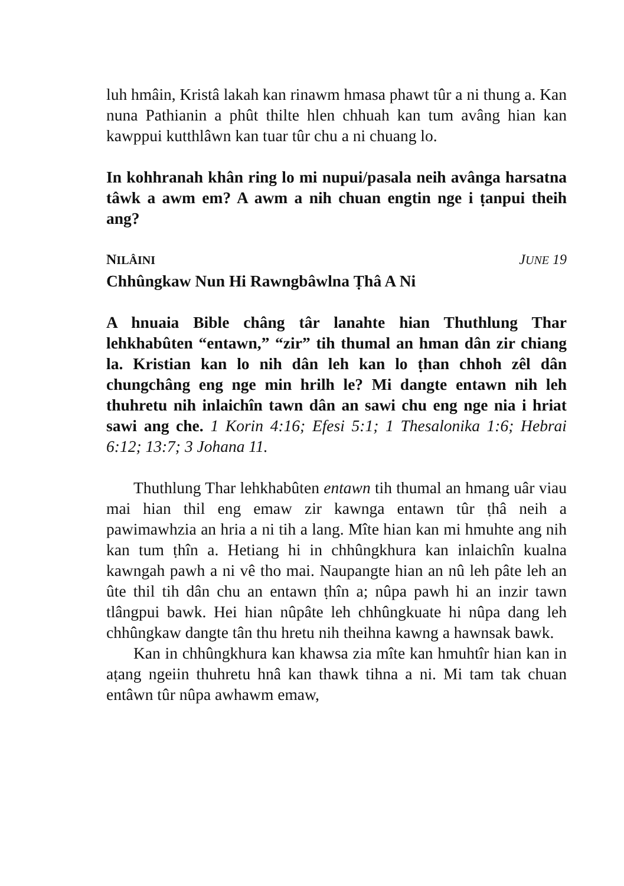luh hmâin, Kristâ lakah kan rinawm hmasa phawt tûr a ni thung a. Kan nuna Pathianin a phût thilte hlen chhuah kan tum avâng hian kan kawppui kutthlâwn kan tuar tûr chu a ni chuang lo.
In kohhranah khân ring lo mi nupui/pasala neih avânga harsatna tâwk a awm em? A awm a nih chuan engtin nge i ṭanpui theih ang?
NILÂINI JUNE 19
Chhûngkaw Nun Hi Rawngbâwlna Ṭhâ A Ni
A hnuaia Bible châng târ lanahte hian Thuthlung Thar lehkhabûten “entawn,” “zir” tih thumal an hman dân zir chiang la. Kristian kan lo nih dân leh kan lo ṭhan chhoh zêl dân chungchâng eng nge min hrilh le? Mi dangte entawn nih leh thuhretu nih inlaichîn tawn dân an sawi chu eng nge nia i hriat sawi ang che. 1 Korin 4:16; Efesi 5:1; 1 Thesalonika 1:6; Hebrai 6:12; 13:7; 3 Johana 11.
Thuthlung Thar lehkhabûten entawn tih thumal an hmang uâr viau mai hian thil eng emaw zir kawnga entawn tûr ṭhâ neih a pawimawhzia an hria a ni tih a lang. Mîte hian kan mi hmuhte ang nih kan tum ṭhîn a. Hetiang hi in chhûngkhura kan inlaichîn kualna kawngah pawh a ni vê tho mai. Naupangte hian an nû leh pâte leh an ûte thil tih dân chu an entawn ṭhîn a; nûpa pawh hi an inzir tawn tlângpui bawk. Hei hian nûpâte leh chhûngkuate hi nûpa dang leh chhûngkaw dangte tân thu hretu nih theihna kawng a hawnsak bawk.
Kan in chhûngkhura kan khawsa zia mîte kan hmuhtîr hian kan in aṭang ngeiin thuhretu hnâ kan thawk tihna a ni. Mi tam tak chuan entâwn tûr nûpa awhawm emaw,